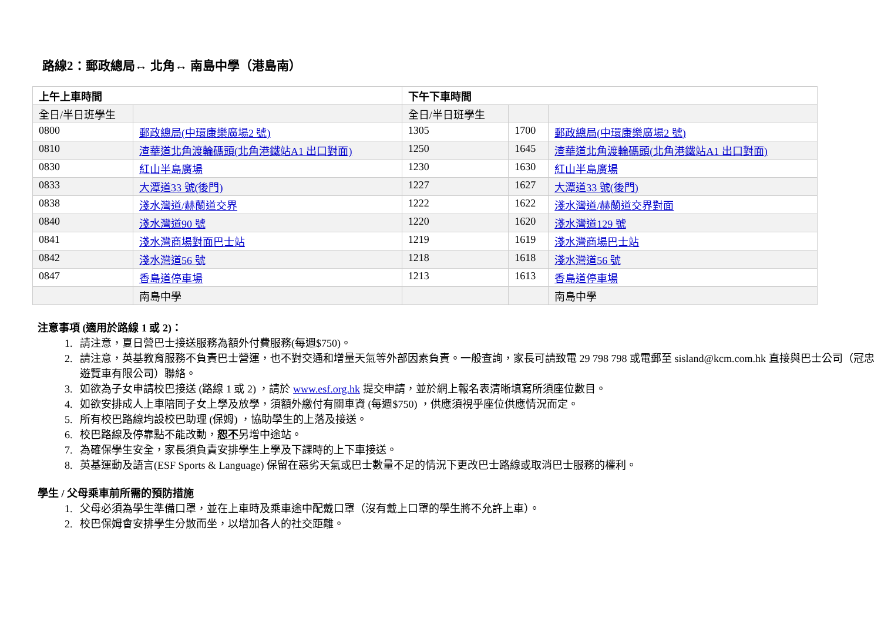路線2：郵政總局↔ 北角↔ 南島中學（港島南）
| 上午上車時間 | | 下午下車時間 | | |
| --- | --- | --- | --- | --- |
| 全日/半日班學生 | | 全日/半日班學生 | | |
| 0800 | 郵政總局(中環康樂廣場2 號) | 1305 | 1700 | 郵政總局(中環康樂廣場2 號) |
| 0810 | 渣華道北角渡輪碼頭(北角港鐵站A1 出口對面) | 1250 | 1645 | 渣華道北角渡輪碼頭(北角港鐵站A1 出口對面) |
| 0830 | 紅山半島廣場 | 1230 | 1630 | 紅山半島廣場 |
| 0833 | 大潭道33 號(後門) | 1227 | 1627 | 大潭道33 號(後門) |
| 0838 | 淺水灣道/赫蘭道交界 | 1222 | 1622 | 淺水灣道/赫蘭道交界對面 |
| 0840 | 淺水灣道90 號 | 1220 | 1620 | 淺水灣道129 號 |
| 0841 | 淺水灣商場對面巴士站 | 1219 | 1619 | 淺水灣商場巴士站 |
| 0842 | 淺水灣道56 號 | 1218 | 1618 | 淺水灣道56 號 |
| 0847 | 香島道停車場 | 1213 | 1613 | 香島道停車場 |
| | 南島中學 | | | 南島中學 |
注意事項 (適用於路線 1 或 2)：
1. 請注意，夏日營巴士接送服務為額外付費服務(每週$750)。
2. 請注意，英基教育服務不負責巴士營運，也不對交通和增量天氣等外部因素負責。一般查詢，家長可請致電 29 798 798 或電郵至 sisland@kcm.com.hk 直接與巴士公司（冠忠遊覽車有限公司）聯絡。
3. 如欲為子女申請校巴接送 (路線 1 或 2) ，請於 www.esf.org.hk 提交申請，並於網上報名表清晰填寫所須座位數目。
4. 如欲安排成人上車陪同子女上學及放學，須額外繳付有關車資 (每週$750) ，供應須視乎座位供應情況而定。
5. 所有校巴路線均設校巴助理 (保姆) ，協助學生的上落及接送。
6. 校巴路線及停靠點不能改動，恕不另增中途站。
7. 為確保學生安全，家長須負責安排學生上學及下課時的上下車接送。
8. 英基運動及語言(ESF Sports & Language) 保留在惡劣天氣或巴士數量不足的情況下更改巴士路線或取消巴士服務的權利。
學生 / 父母乘車前所需的預防措施
1. 父母必須為學生準備口罩，並在上車時及乘車途中配戴口罩（沒有戴上口罩的學生將不允許上車）。
2. 校巴保姆會安排學生分散而坐，以增加各人的社交距離。